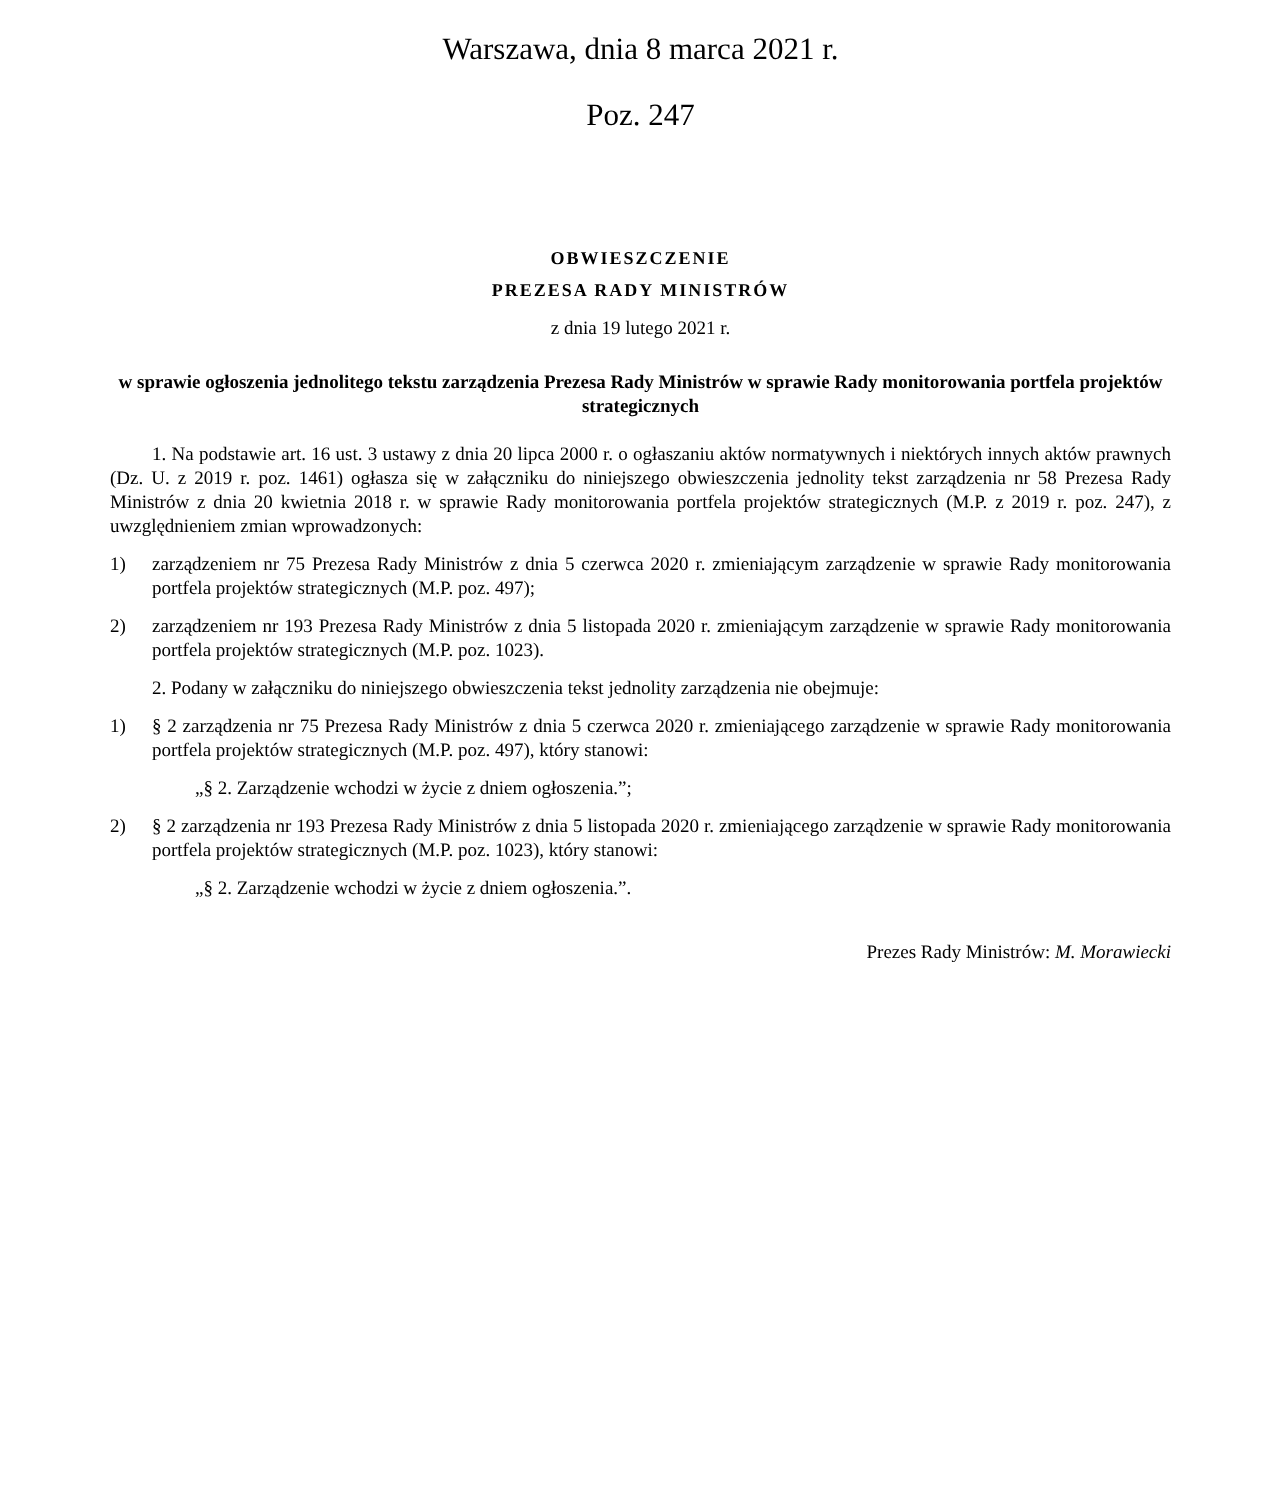Warszawa, dnia 8 marca 2021 r.
Poz. 247
OBWIESZCZENIE
PREZESA RADY MINISTRÓW
z dnia 19 lutego 2021 r.
w sprawie ogłoszenia jednolitego tekstu zarządzenia Prezesa Rady Ministrów w sprawie Rady monitorowania portfela projektów strategicznych
1. Na podstawie art. 16 ust. 3 ustawy z dnia 20 lipca 2000 r. o ogłaszaniu aktów normatywnych i niektórych innych aktów prawnych (Dz. U. z 2019 r. poz. 1461) ogłasza się w załączniku do niniejszego obwieszczenia jednolity tekst zarządzenia nr 58 Prezesa Rady Ministrów z dnia 20 kwietnia 2018 r. w sprawie Rady monitorowania portfela projektów strategicznych (M.P. z 2019 r. poz. 247), z uwzględnieniem zmian wprowadzonych:
1) zarządzeniem nr 75 Prezesa Rady Ministrów z dnia 5 czerwca 2020 r. zmieniającym zarządzenie w sprawie Rady monitorowania portfela projektów strategicznych (M.P. poz. 497);
2) zarządzeniem nr 193 Prezesa Rady Ministrów z dnia 5 listopada 2020 r. zmieniającym zarządzenie w sprawie Rady monitorowania portfela projektów strategicznych (M.P. poz. 1023).
2. Podany w załączniku do niniejszego obwieszczenia tekst jednolity zarządzenia nie obejmuje:
1) § 2 zarządzenia nr 75 Prezesa Rady Ministrów z dnia 5 czerwca 2020 r. zmieniającego zarządzenie w sprawie Rady monitorowania portfela projektów strategicznych (M.P. poz. 497), który stanowi:
„§ 2. Zarządzenie wchodzi w życie z dniem ogłoszenia.”;
2) § 2 zarządzenia nr 193 Prezesa Rady Ministrów z dnia 5 listopada 2020 r. zmieniającego zarządzenie w sprawie Rady monitorowania portfela projektów strategicznych (M.P. poz. 1023), który stanowi:
„§ 2. Zarządzenie wchodzi w życie z dniem ogłoszenia.”.
Prezes Rady Ministrów: M. Morawiecki